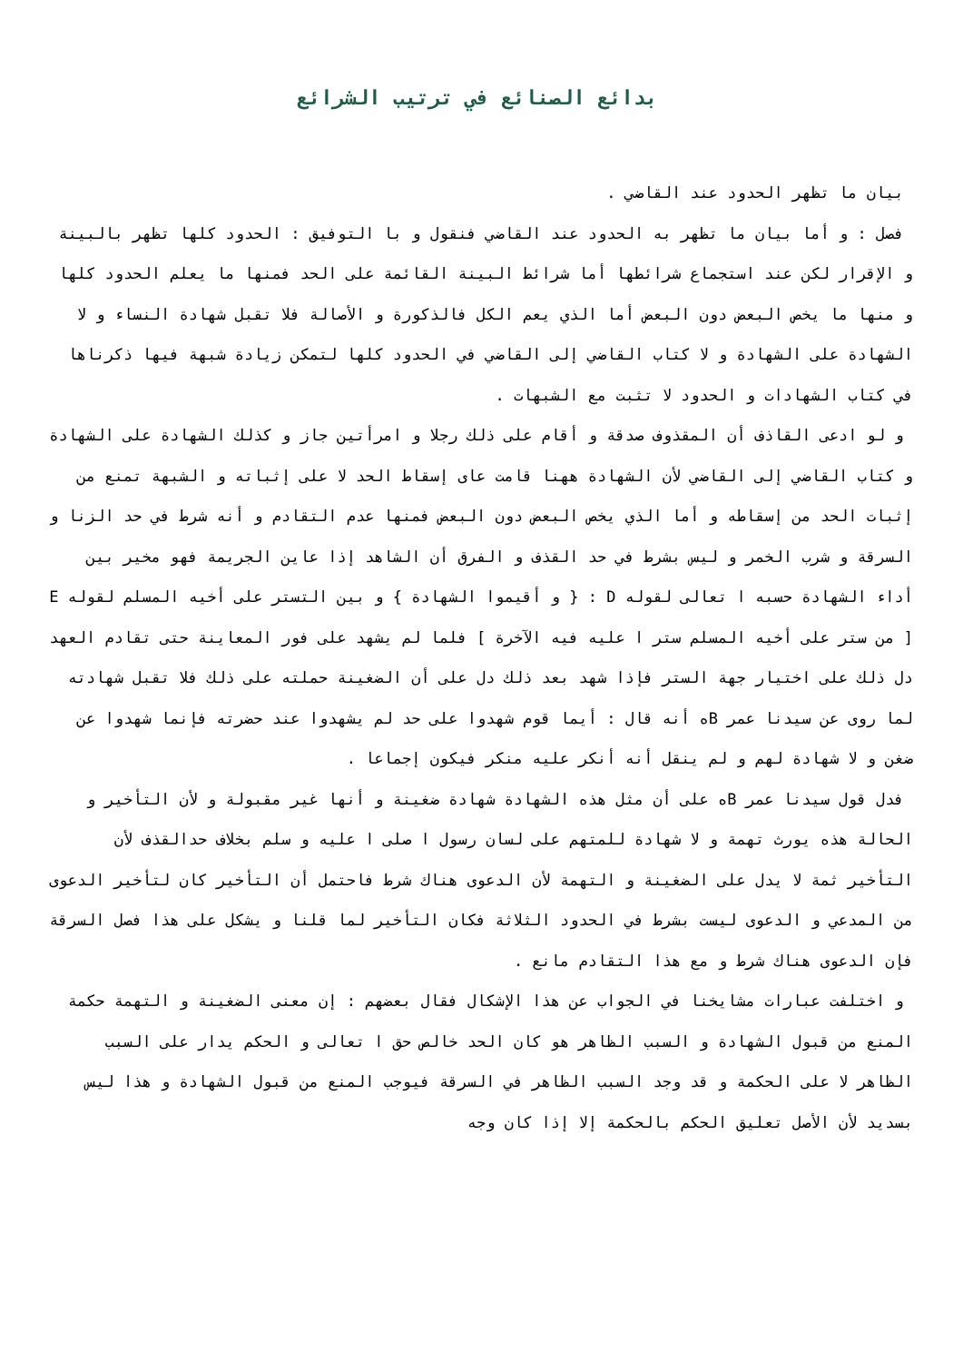بدائع الصنائع في ترتيب الشرائع
بيان ما تظهر الحدود عند القاضي .
فصل : و أما بيان ما تظهر به الحدود عند القاضي فنقول و با التوفيق : الحدود كلها تظهر بالبينة و الإقرار لكن عند استجماع شرائطها أما شرائط البينة القائمة على الحد فمنها ما يعلم الحدود كلها و منها ما يخص البعض دون البعض أما الذي يعم الكل فالذكورة و الأصالة فلا تقبل شهادة النساء و لا الشهادة على الشهادة و لا كتاب القاضي إلى القاضي في الحدود كلها لتمكن زيادة شبهة فيها ذكرناها في كتاب الشهادات و الحدود لا تثبت مع الشبهات .
و لو ادعى القاذف أن المقذوف صدقة و أقام على ذلك رجلا و امرأتين جاز و كذلك الشهادة على الشهادة و كتاب القاضي إلى القاضي لأن الشهادة ههنا قامت عاى إسقاط الحد لا على إثباته و الشبهة تمنع من إثبات الحد من إسقاطه و أما الذي يخص البعض دون البعض فمنها عدم التقادم و أنه شرط في حد الزنا و السرقة و شرب الخمر و ليس بشرط في حد القذف و الفرق أن الشاهد إذا عاين الجريمة فهو مخير بين أداء الشهادة حسبه ا تعالى لقوله D : { و أقيموا الشهادة } و بين التستر على أخيه المسلم لقوله E [ من ستر على أخيه المسلم ستر ا عليه فيه الآخرة ] فلما لم يشهد على فور المعاينة حتى تقادم العهد دل ذلك على اختيار جهة الستر فإذا شهد بعد ذلك دل على أن الضغينة حملته على ذلك فلا تقبل شهادته لما روى عن سيدنا عمر Bه أنه قال : أيما قوم شهدوا على حد لم يشهدوا عند حضرته فإنما شهدوا عن ضغن و لا شهادة لهم و لم ينقل أنه أنكر عليه منكر فيكون إجماعا .
فدل قول سيدنا عمر Bه على أن مثل هذه الشهادة شهادة ضغينة و أنها غير مقبولة و لأن التأخير و الحالة هذه يورث تهمة و لا شهادة للمتهم على لسان رسول ا صلى ا عليه و سلم بخلاف حدالقذف لأن التأخير ثمة لا يدل على الضغينة و التهمة لأن الدعوى هناك شرط فاحتمل أن التأخير كان لتأخير الدعوى من المدعي و الدعوى ليست بشرط في الحدود الثلاثة فكان التأخير لما قلنا و يشكل على هذا فصل السرقة فإن الدعوى هناك شرط و مع هذا التقادم مانع .
و اختلفت عبارات مشايخنا في الجواب عن هذا الإشكال فقال بعضهم : إن معنى الضغينة و التهمة حكمة المنع من قبول الشهادة و السبب الظاهر هو كان الحد خالص حق ا تعالى و الحكم يدار على السبب الظاهر لا على الحكمة و قد وجد السبب الظاهر في السرقة فيوجب المنع من قبول الشهادة و هذا ليس بسديد لأن الأصل تعليق الحكم بالحكمة إلا إذا كان وجه